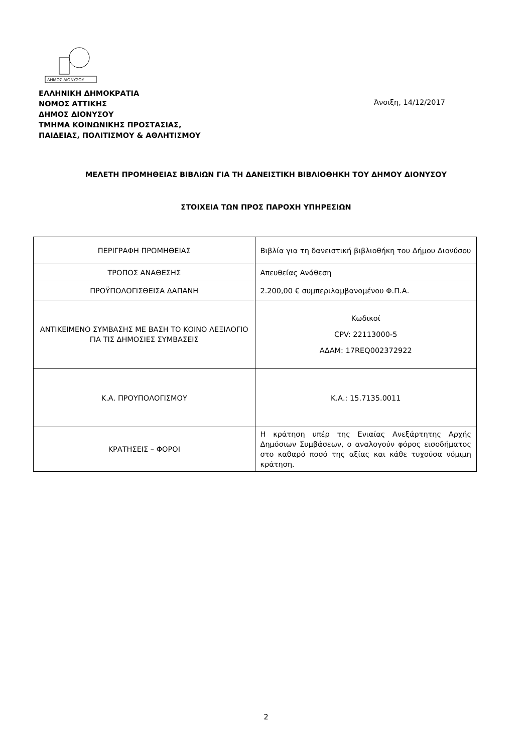ΔΗΜΟΣ ΔΙΟΝΥΣΟΥ
ΕΛΛΗΝΙΚΗ ΔΗΜΟΚΡΑΤΙΑ
ΝΟΜΟΣ ΑΤΤΙΚΗΣ
ΔΗΜΟΣ ΔΙΟΝΥΣΟΥ
ΤΜΗΜΑ ΚΟΙΝΩΝΙΚΗΣ ΠΡΟΣΤΑΣΙΑΣ,
ΠΑΙΔΕΙΑΣ, ΠΟΛΙΤΙΣΜΟΥ & ΑΘΛΗΤΙΣΜΟΥ
Άνοιξη, 14/12/2017
ΜΕΛΕΤΗ ΠΡΟΜΗΘΕΙΑΣ ΒΙΒΛΙΩΝ ΓΙΑ ΤΗ ΔΑΝΕΙΣΤΙΚΗ ΒΙΒΛΙΟΘΗΚΗ ΤΟΥ ΔΗΜΟΥ ΔΙΟΝΥΣΟΥ
ΣΤΟΙΧΕΙΑ ΤΩΝ ΠΡΟΣ ΠΑΡΟΧΗ ΥΠΗΡΕΣΙΩΝ
| ΠΕΡΙΓΡΑΦΗ ΠΡΟΜΗΘΕΙΑΣ | Βιβλία για τη δανειστική βιβλιοθήκη του Δήμου Διονύσου |
| ΤΡΟΠΟΣ ΑΝΑΘΕΣΗΣ | Απευθείας Ανάθεση |
| ΠΡΟΫΠΟΛΟΓΙΣΘΕΙΣΑ ΔΑΠΑΝΗ | 2.200,00 € συμπεριλαμβανομένου Φ.Π.Α. |
| ΑΝΤΙΚΕΙΜΕΝΟ ΣΥΜΒΑΣΗΣ ΜΕ ΒΑΣΗ ΤΟ ΚΟΙΝΟ ΛΕΞΙΛΟΓΙΟ ΓΙΑ ΤΙΣ ΔΗΜΟΣΙΕΣ ΣΥΜΒΑΣΕΙΣ | Κωδικοί CPV: 22113000-5 ΑΔΑΜ: 17REQ002372922 |
| Κ.Α. ΠΡΟΥΠΟΛΟΓΙΣΜΟΥ | Κ.Α.: 15.7135.0011 |
| ΚΡΑΤΗΣΕΙΣ – ΦΟΡΟΙ | Η κράτηση υπέρ της Ενιαίας Ανεξάρτητης Αρχής Δημόσιων Συμβάσεων, ο αναλογούν φόρος εισοδήματος στο καθαρό ποσό της αξίας και κάθε τυχούσα νόμιμη κράτηση. |
2